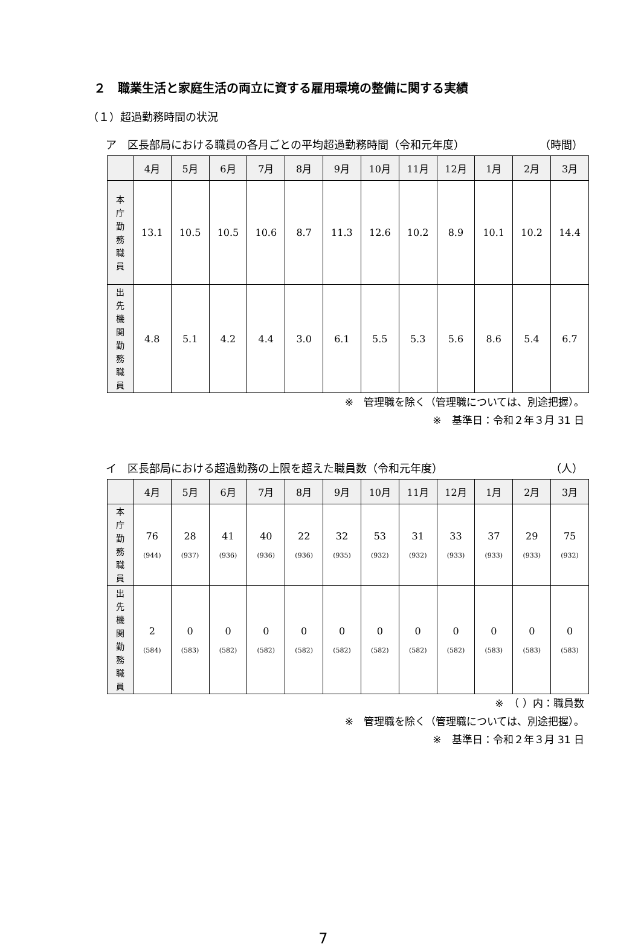２　職業生活と家庭生活の両立に資する雇用環境の整備に関する実績
（１）超過勤務時間の状況
ア　区長部局における職員の各月ごとの平均超過勤務時間（令和元年度） （時間）
| | 4月 | 5月 | 6月 | 7月 | 8月 | 9月 | 10月 | 11月 | 12月 | 1月 | 2月 | 3月 |
| --- | --- | --- | --- | --- | --- | --- | --- | --- | --- | --- | --- | --- |
| 本 庁 勤 務 職 員 | 13.1 | 10.5 | 10.5 | 10.6 | 8.7 | 11.3 | 12.6 | 10.2 | 8.9 | 10.1 | 10.2 | 14.4 |
| 出 先 機 関 勤 務 職 員 | 4.8 | 5.1 | 4.2 | 4.4 | 3.0 | 6.1 | 5.5 | 5.3 | 5.6 | 8.6 | 5.4 | 6.7 |
※　管理職を除く（管理職については、別途把握）。
※　基準日：令和２年３月 31 日
イ　区長部局における超過勤務の上限を超えた職員数（令和元年度） （人）
| | 4月 | 5月 | 6月 | 7月 | 8月 | 9月 | 10月 | 11月 | 12月 | 1月 | 2月 | 3月 |
| --- | --- | --- | --- | --- | --- | --- | --- | --- | --- | --- | --- | --- |
| 本 庁 勤 務 職 員 | 76 (944) | 28 (937) | 41 (936) | 40 (936) | 22 (936) | 32 (935) | 53 (932) | 31 (932) | 33 (933) | 37 (933) | 29 (933) | 75 (932) |
| 出 先 機 関 勤 務 職 員 | 2 (584) | 0 (583) | 0 (582) | 0 (582) | 0 (582) | 0 (582) | 0 (582) | 0 (582) | 0 (582) | 0 (583) | 0 (583) | 0 (583) |
※　（ ）内：職員数
※　管理職を除く（管理職については、別途把握）。
※　基準日：令和２年３月 31 日
7